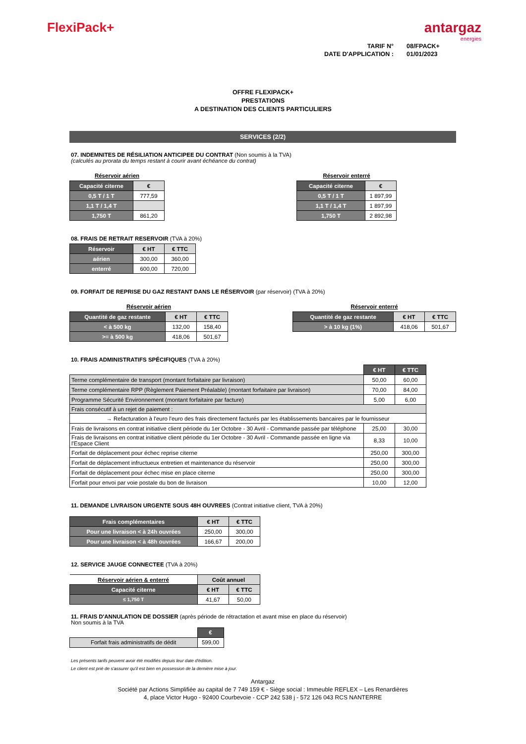FlexiPack+ antargaz
energies
| TARIF N° | 08/FPACK+ |
| DATE D'APPLICATION : | 01/01/2023 |
OFFRE FLEXIPACK+
PRESTATIONS
A DESTINATION DES CLIENTS PARTICULIERS
SERVICES (2/2)
07. INDEMNITES DE RÉSILIATION ANTICIPEE DU CONTRAT (Non soumis à la TVA)
(calculés au prorata du temps restant à courir avant échéance du contrat)
Réservoir aérien
| Capacité citerne | € |
| --- | --- |
| 0,5 T / 1 T | 777,59 |
| 1,1 T / 1,4 T | |
| 1,750 T | 861,20 |
Réservoir enterré
| Capacité citerne | € |
| --- | --- |
| 0,5 T / 1 T | 1 897,99 |
| 1,1 T / 1,4 T | 1 897,99 |
| 1,750 T | 2 892,98 |
08. FRAIS DE RETRAIT RESERVOIR (TVA à 20%)
| Réservoir | € HT | € TTC |
| --- | --- | --- |
| aérien | 300,00 | 360,00 |
| enterré | 600,00 | 720,00 |
09. FORFAIT DE REPRISE DU GAZ RESTANT DANS LE RÉSERVOIR (par réservoir) (TVA à 20%)
Réservoir aérien
| Quantité de gaz restante | € HT | € TTC |
| --- | --- | --- |
| < à 500 kg | 132,00 | 158,40 |
| >= à 500 kg | 418,06 | 501,67 |
Réservoir enterré
| Quantité de gaz restante | € HT | € TTC |
| --- | --- | --- |
| > à 10 kg (1%) | 418,06 | 501,67 |
10. FRAIS ADMINISTRATIFS SPÉCIFIQUES (TVA à 20%)
| | € HT | € TTC |
| Terme complémentaire de transport (montant forfaitaire par livraison) | 50,00 | 60,00 |
| Terme complémentaire RPP (Règlement Paiement Préalable) (montant forfaitaire par livraison) | 70,00 | 84,00 |
| Programme Sécurité Environnement (montant forfaitaire par facture) | 5,00 | 6,00 |
| Frais consécutif à un rejet de paiement : | | |
| → Refacturation à l'euro l'euro des frais directement facturés par les établissements bancaires par le fournisseur | | |
| Frais de livraisons en contrat initiative client période du 1er Octobre - 30 Avril - Commande passée par téléphone | 25,00 | 30,00 |
| Frais de livraisons en contrat initiative client période du 1er Octobre - 30 Avril - Commande passée en ligne via l'Espace Client | 8,33 | 10,00 |
| Forfait de déplacement pour échec reprise citerne | 250,00 | 300,00 |
| Forfait de déplacement infructueux entretien et maintenance du réservoir | 250,00 | 300,00 |
| Forfait de déplacement pour échec mise en place citerne | 250,00 | 300,00 |
| Forfait pour envoi par voie postale du bon de livraison | 10,00 | 12,00 |
11. DEMANDE LIVRAISON URGENTE SOUS 48H OUVREES (Contrat initiative client, TVA à 20%)
| Frais complémentaires | € HT | € TTC |
| --- | --- | --- |
| Pour une livraison < à 24h ouvrées | 250,00 | 300,00 |
| Pour une livraison < à 48h ouvrées | 166,67 | 200,00 |
12. SERVICE JAUGE CONNECTEE (TVA à 20%)
| Réservoir aérien & enterré | Coût annuel | |
| --- | --- | --- |
| Capacité citerne | € HT | € TTC |
| ≤ 1,750 T | 41,67 | 50,00 |
11. FRAIS D'ANNULATION DE DOSSIER (après période de rétractation et avant mise en place du réservoir)
Non soumis à la TVA
| | € |
| Forfait frais administratifs de dédit | 599,00 |
Les présents tarifs peuvent avoir été modifiés depuis leur date d'édition.
Le client est prié de s'assurer qu'il est bien en possession de la dernière mise à jour.
Antargaz
Société par Actions Simplifiée au capital de 7 749 159 € - Siège social : Immeuble REFLEX – Les Renardières
4, place Victor Hugo - 92400 Courbevoie - CCP 242 538 j - 572 126 043 RCS NANTERRE